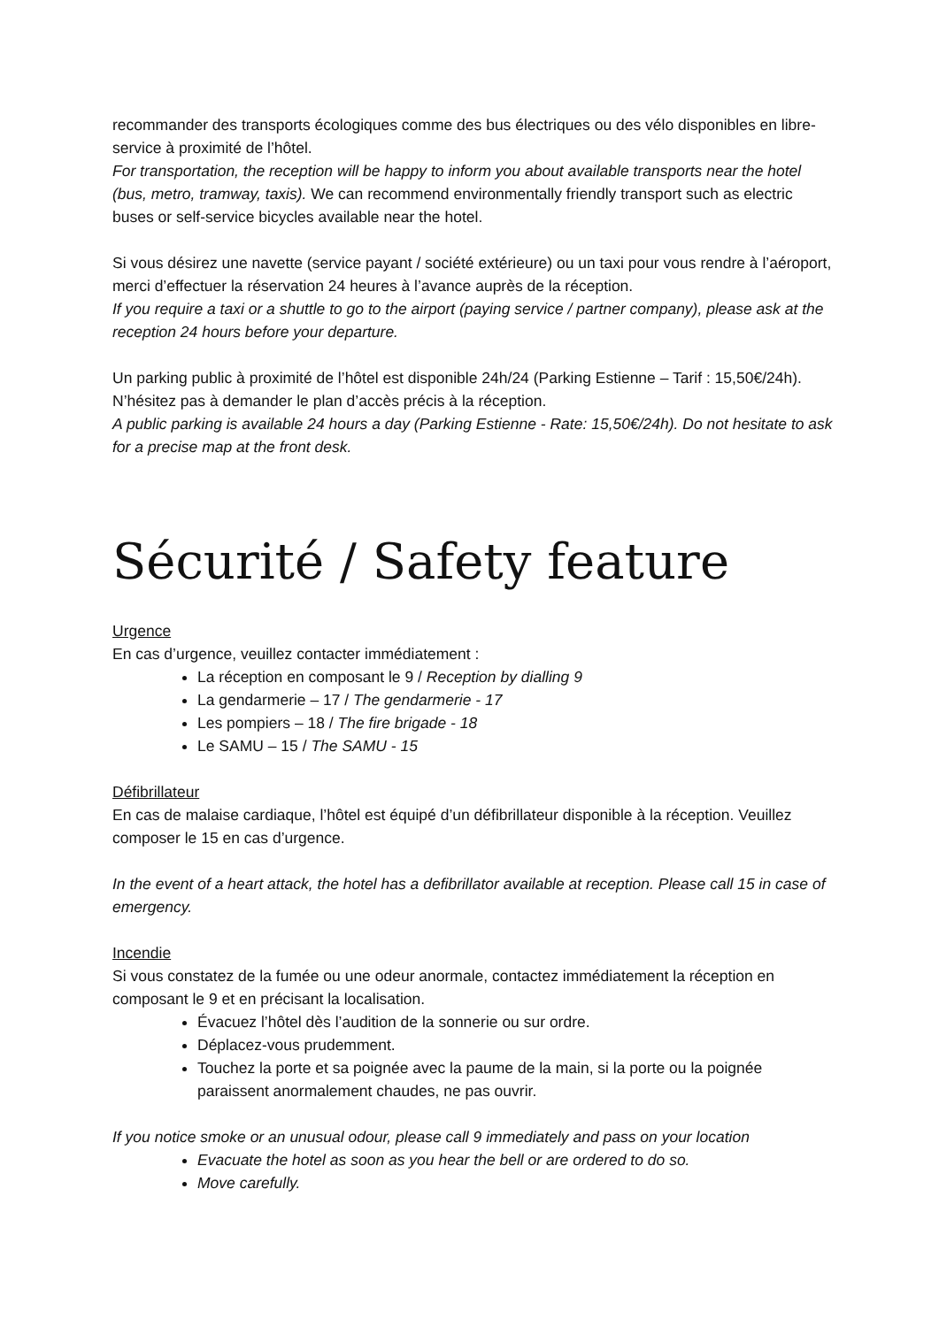recommander des transports écologiques comme des bus électriques ou des vélo disponibles en libre-service à proximité de l’hôtel.
For transportation, the reception will be happy to inform you about available transports near the hotel (bus, metro, tramway, taxis). We can recommend environmentally friendly transport such as electric buses or self-service bicycles available near the hotel.
Si vous désirez une navette (service payant / société extérieure) ou un taxi pour vous rendre à l’aéroport, merci d’effectuer la réservation 24 heures à l’avance auprès de la réception.
If you require a taxi or a shuttle to go to the airport (paying service / partner company), please ask at the reception 24 hours before your departure.
Un parking public à proximité de l’hôtel est disponible 24h/24 (Parking Estienne – Tarif : 15,50€/24h). N’hésitez pas à demander le plan d’accès précis à la réception.
A public parking is available 24 hours a day (Parking Estienne - Rate: 15,50€/24h). Do not hesitate to ask for a precise map at the front desk.
Sécurité / Safety feature
Urgence
En cas d’urgence, veuillez contacter immédiatement :
La réception en composant le 9 / Reception by dialling 9
La gendarmerie – 17 / The gendarmerie - 17
Les pompiers – 18 / The fire brigade - 18
Le SAMU – 15 / The SAMU - 15
Défibrillateur
En cas de malaise cardiaque, l’hôtel est équipé d’un défibrillateur disponible à la réception. Veuillez composer le 15 en cas d’urgence.
In the event of a heart attack, the hotel has a defibrillator available at reception. Please call 15 in case of emergency.
Incendie
Si vous constatez de la fumée ou une odeur anormale, contactez immédiatement la réception en composant le 9 et en précisant la localisation.
Évacuez l’hôtel dès l’audition de la sonnerie ou sur ordre.
Déplacez-vous prudemment.
Touchez la porte et sa poignée avec la paume de la main, si la porte ou la poignée paraissent anormalement chaudes, ne pas ouvrir.
If you notice smoke or an unusual odour, please call 9 immediately and pass on your location
Evacuate the hotel as soon as you hear the bell or are ordered to do so.
Move carefully.